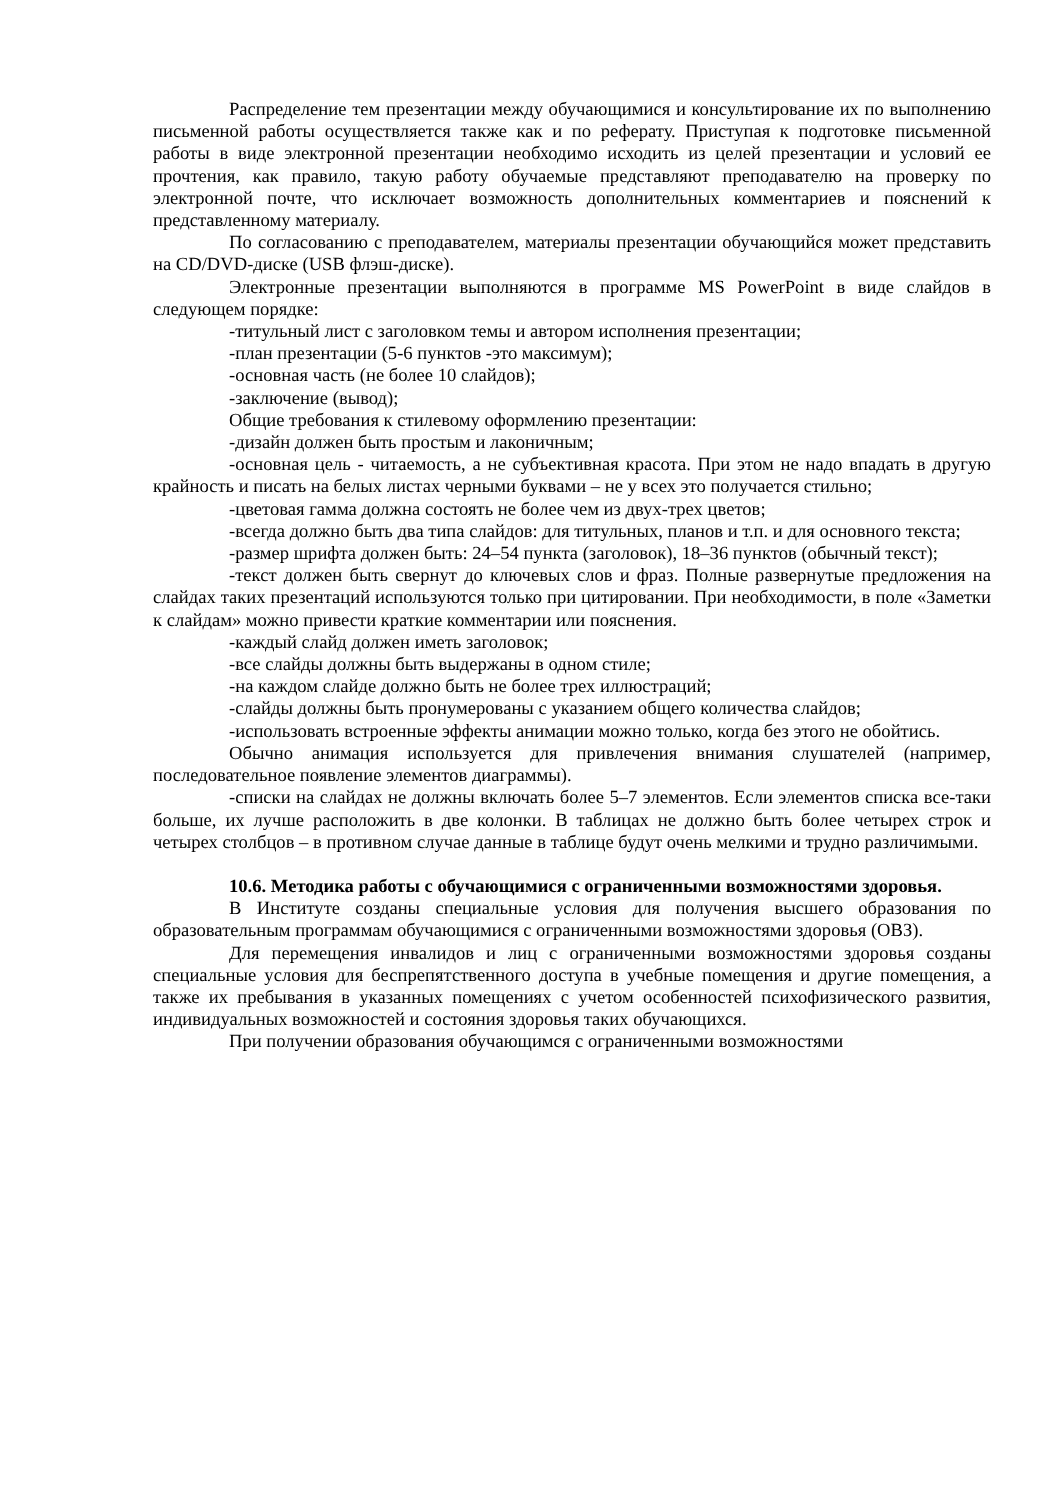Распределение тем презентации между обучающимися и консультирование их по выполнению письменной работы осуществляется также как и по реферату. Приступая к подготовке письменной работы в виде электронной презентации необходимо исходить из целей презентации и условий ее прочтения, как правило, такую работу обучаемые представляют преподавателю на проверку по электронной почте, что исключает возможность дополнительных комментариев и пояснений к представленному материалу.
По согласованию с преподавателем, материалы презентации обучающийся может представить на CD/DVD-диске (USB флэш-диске).
Электронные презентации выполняются в программе MS PowerPoint в виде слайдов в следующем порядке:
-титульный лист с заголовком темы и автором исполнения презентации;
-план презентации (5-6 пунктов -это максимум);
-основная часть (не более 10 слайдов);
-заключение (вывод);
Общие требования к стилевому оформлению презентации:
-дизайн должен быть простым и лаконичным;
-основная цель - читаемость, а не субъективная красота. При этом не надо впадать в другую крайность и писать на белых листах черными буквами – не у всех это получается стильно;
-цветовая гамма должна состоять не более чем из двух-трех цветов;
-всегда должно быть два типа слайдов: для титульных, планов и т.п. и для основного текста;
-размер шрифта должен быть: 24–54 пункта (заголовок), 18–36 пунктов (обычный текст);
-текст должен быть свернут до ключевых слов и фраз. Полные развернутые предложения на слайдах таких презентаций используются только при цитировании. При необходимости, в поле «Заметки к слайдам» можно привести краткие комментарии или пояснения.
-каждый слайд должен иметь заголовок;
-все слайды должны быть выдержаны в одном стиле;
-на каждом слайде должно быть не более трех иллюстраций;
-слайды должны быть пронумерованы с указанием общего количества слайдов;
-использовать встроенные эффекты анимации можно только, когда без этого не обойтись.
Обычно анимация используется для привлечения внимания слушателей (например, последовательное появление элементов диаграммы).
-списки на слайдах не должны включать более 5–7 элементов. Если элементов списка все-таки больше, их лучше расположить в две колонки. В таблицах не должно быть более четырех строк и четырех столбцов – в противном случае данные в таблице будут очень мелкими и трудно различимыми.
10.6. Методика работы с обучающимися с ограниченными возможностями здоровья.
В Институте созданы специальные условия для получения высшего образования по образовательным программам обучающимися с ограниченными возможностями здоровья (ОВЗ).
Для перемещения инвалидов и лиц с ограниченными возможностями здоровья созданы специальные условия для беспрепятственного доступа в учебные помещения и другие помещения, а также их пребывания в указанных помещениях с учетом особенностей психофизического развития, индивидуальных возможностей и состояния здоровья таких обучающихся.
При получении образования обучающимся с ограниченными возможностями